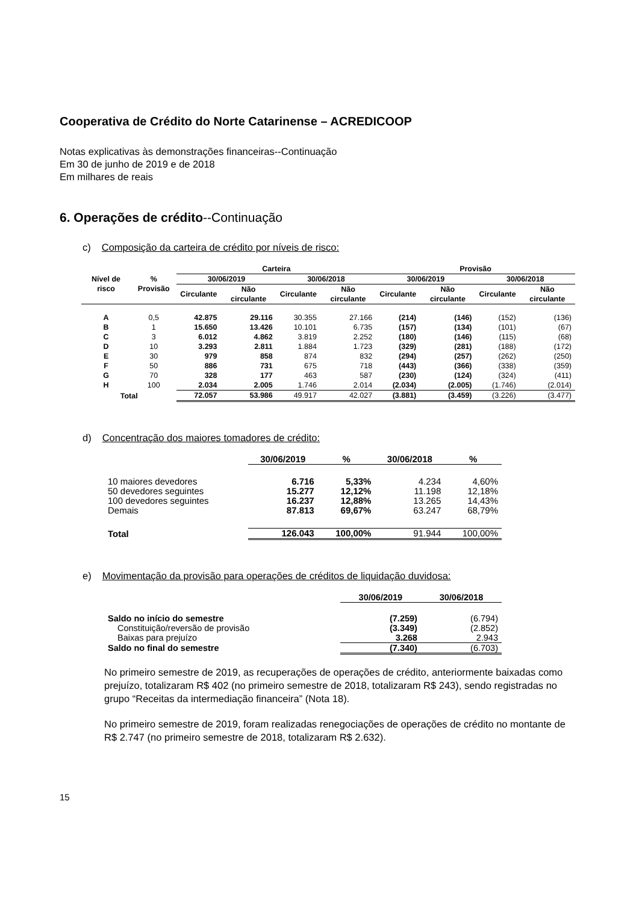Cooperativa de Crédito do Norte Catarinense – ACREDICOOP
Notas explicativas às demonstrações financeiras--Continuação
Em 30 de junho de 2019 e de 2018
Em milhares de reais
6. Operações de crédito--Continuação
c) Composição da carteira de crédito por níveis de risco:
| Nível de risco | % Provisão | Carteira | | | | Provisão | | | |
| --- | --- | --- | --- | --- | --- | --- | --- | --- | --- |
| | | 30/06/2019 | | 30/06/2018 | | 30/06/2019 | | 30/06/2018 | |
| | | Circulante | Não circulante | Circulante | Não circulante | Circulante | Não circulante | Circulante | Não circulante |
| A | 0,5 | 42.875 | 29.116 | 30.355 | 27.166 | (214) | (146) | (152) | (136) |
| B | 1 | 15.650 | 13.426 | 10.101 | 6.735 | (157) | (134) | (101) | (67) |
| C | 3 | 6.012 | 4.862 | 3.819 | 2.252 | (180) | (146) | (115) | (68) |
| D | 10 | 3.293 | 2.811 | 1.884 | 1.723 | (329) | (281) | (188) | (172) |
| E | 30 | 979 | 858 | 874 | 832 | (294) | (257) | (262) | (250) |
| F | 50 | 886 | 731 | 675 | 718 | (443) | (366) | (338) | (359) |
| G | 70 | 328 | 177 | 463 | 587 | (230) | (124) | (324) | (411) |
| H | 100 | 2.034 | 2.005 | 1.746 | 2.014 | (2.034) | (2.005) | (1.746) | (2.014) |
| Total | | 72.057 | 53.986 | 49.917 | 42.027 | (3.881) | (3.459) | (3.226) | (3.477) |
d) Concentração dos maiores tomadores de crédito:
| | 30/06/2019 | % | 30/06/2018 | % |
| --- | --- | --- | --- | --- |
| 10 maiores devedores | 6.716 | 5,33% | 4.234 | 4,60% |
| 50 devedores seguintes | 15.277 | 12,12% | 11.198 | 12,18% |
| 100 devedores seguintes | 16.237 | 12,88% | 13.265 | 14,43% |
| Demais | 87.813 | 69,67% | 63.247 | 68,79% |
| Total | 126.043 | 100,00% | 91.944 | 100,00% |
e) Movimentação da provisão para operações de créditos de liquidação duvidosa:
| | 30/06/2019 | 30/06/2018 |
| --- | --- | --- |
| Saldo no início do semestre | (7.259) | (6.794) |
| Constituição/reversão de provisão | (3.349) | (2.852) |
| Baixas para prejuízo | 3.268 | 2.943 |
| Saldo no final do semestre | (7.340) | (6.703) |
No primeiro semestre de 2019, as recuperações de operações de crédito, anteriormente baixadas como prejuízo, totalizaram R$ 402 (no primeiro semestre de 2018, totalizaram R$ 243), sendo registradas no grupo “Receitas da intermediação financeira” (Nota 18).
No primeiro semestre de 2019, foram realizadas renegociações de operações de crédito no montante de R$ 2.747 (no primeiro semestre de 2018, totalizaram R$ 2.632).
15